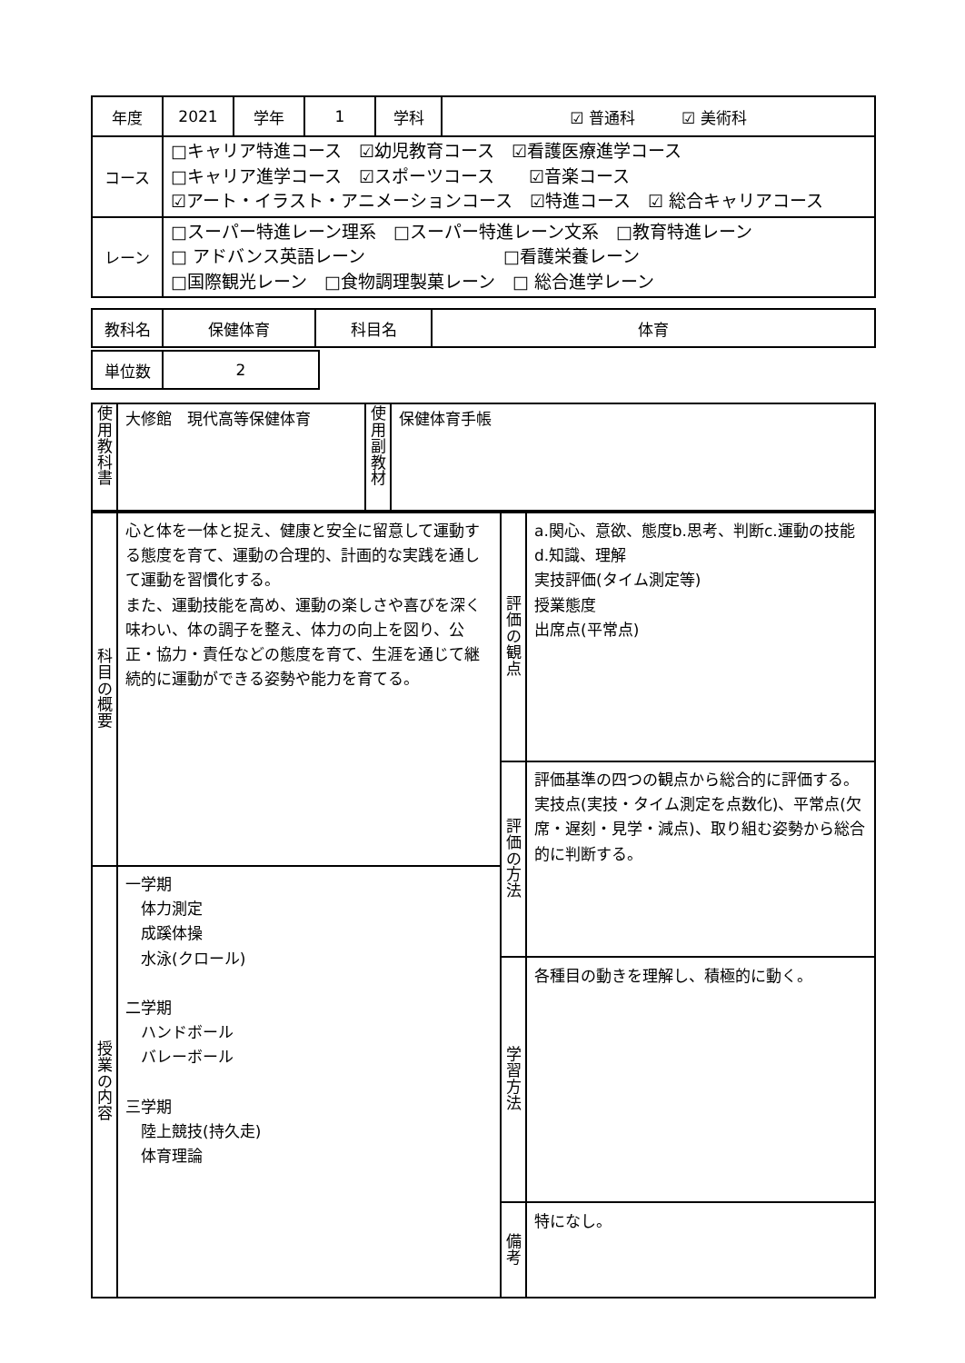| 年度 | 2021 | 学年 | 1 | 学科 | ☑ 普通科 ☑ 美術科 |
| コース | □キャリア特進コース ☑幼児教育コース ☑看護医療進学コース □キャリア進学コース ☑スポーツコース ☑音楽コース ☑アート・イラスト・アニメーションコース ☑特進コース ☑ 総合キャリアコース | | | | |
| レーン | □スーパー特進レーン理系 □スーパー特進レーン文系 □教育特進レーン □ アドバンス英語レーン □看護栄養レーン □国際観光レーン □食物調理製菓レーン □ 総合進学レーン | | | | |
| 教科名 | 保健体育 | 科目名 | 体育 |
| 単位数 | 2 |
| 使 用 教 科 書 | 大修館 現代高等保健体育 | 使 用 副 教 材 | 保健体育手帳 |
| 科 目 の 概 要 | 心と体を一体と捉え、健康と安全に留意して運動する態度を育て、運動の合理的、計画的な実践を通して運動を習慣化する。 また、運動技能を高め、運動の楽しさや喜びを深く味わい、体の調子を整え、体力の向上を図り、公正・協力・責任などの態度を育て、生涯を通じて継続的に運動ができる姿勢や能力を育てる。 | 評 価 の 観 点 | a.関心、意欲、態度b.思考、判断c.運動の技能d.知識、理解 実技評価(タイム測定等) 授業態度 出席点(平常点) |
| | | 評 価 の 方 法 | 評価基準の四つの観点から総合的に評価する。 実技点(実技・タイム測定を点数化)、平常点(欠席・遅刻・見学・減点)、取り組む姿勢から総合的に判断する。 |
| 授 業 の 内 容 | 一学期 体力測定 成蹊体操 水泳(クロール) 二学期 ハンドボール バレーボール 三学期 陸上競技(持久走) 体育理論 | | |
| | | 学 習 方 法 | 各種目の動きを理解し、積極的に動く。 |
| | | 備 考 | 特になし。 |